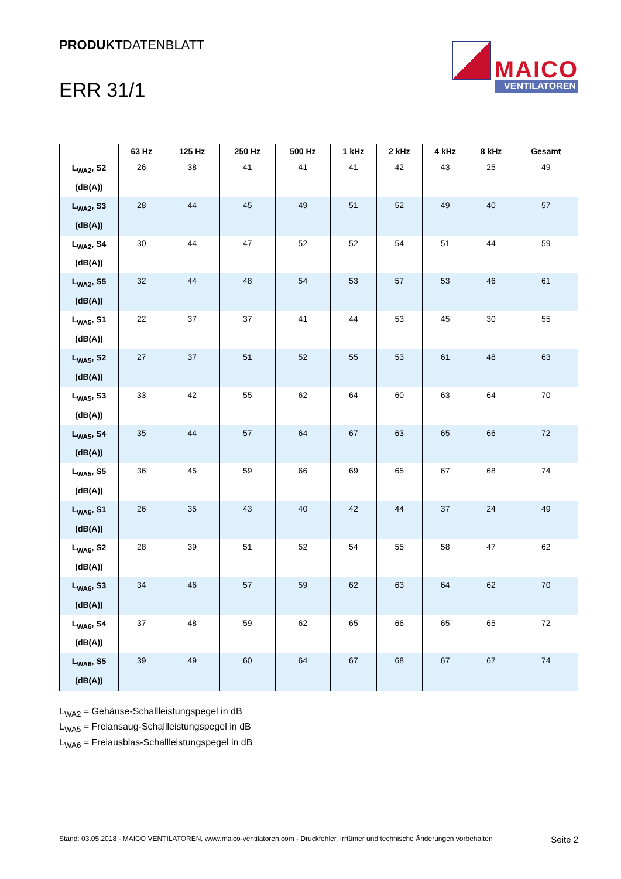PRODUKTDATENBLATT
ERR 31/1
MAICO
VENTILATOREN
| | 63 Hz | 125 Hz | 250 Hz | 500 Hz | 1 kHz | 2 kHz | 4 kHz | 8 kHz | Gesamt |
| --- | --- | --- | --- | --- | --- | --- | --- | --- | --- |
| L<sub>WA2</sub>, S2 (dB(A)) | 26 | 38 | 41 | 41 | 41 | 42 | 43 | 25 | 49 |
| L<sub>WA2</sub>, S3 (dB(A)) | 28 | 44 | 45 | 49 | 51 | 52 | 49 | 40 | 57 |
| L<sub>WA2</sub>, S4 (dB(A)) | 30 | 44 | 47 | 52 | 52 | 54 | 51 | 44 | 59 |
| L<sub>WA2</sub>, S5 (dB(A)) | 32 | 44 | 48 | 54 | 53 | 57 | 53 | 46 | 61 |
| L<sub>WA5</sub>, S1 (dB(A)) | 22 | 37 | 37 | 41 | 44 | 53 | 45 | 30 | 55 |
| L<sub>WA5</sub>, S2 (dB(A)) | 27 | 37 | 51 | 52 | 55 | 53 | 61 | 48 | 63 |
| L<sub>WA5</sub>, S3 (dB(A)) | 33 | 42 | 55 | 62 | 64 | 60 | 63 | 64 | 70 |
| L<sub>WA5</sub>, S4 (dB(A)) | 35 | 44 | 57 | 64 | 67 | 63 | 65 | 66 | 72 |
| L<sub>WA5</sub>, S5 (dB(A)) | 36 | 45 | 59 | 66 | 69 | 65 | 67 | 68 | 74 |
| L<sub>WA6</sub>, S1 (dB(A)) | 26 | 35 | 43 | 40 | 42 | 44 | 37 | 24 | 49 |
| L<sub>WA6</sub>, S2 (dB(A)) | 28 | 39 | 51 | 52 | 54 | 55 | 58 | 47 | 62 |
| L<sub>WA6</sub>, S3 (dB(A)) | 34 | 46 | 57 | 59 | 62 | 63 | 64 | 62 | 70 |
| L<sub>WA6</sub>, S4 (dB(A)) | 37 | 48 | 59 | 62 | 65 | 66 | 65 | 65 | 72 |
| L<sub>WA6</sub>, S5 (dB(A)) | 39 | 49 | 60 | 64 | 67 | 68 | 67 | 67 | 74 |
L<sub>WA2</sub> = Gehäuse-Schallleistungspegel in dB
L<sub>WA5</sub> = Freiansaug-Schallleistungspegel in dB
L<sub>WA6</sub> = Freiausblas-Schallleistungspegel in dB
Stand: 03.05.2018 - MAICO VENTILATOREN, www.maico-ventilatoren.com - Druckfehler, Irrtümer und technische Änderungen vorbehalten Seite 2